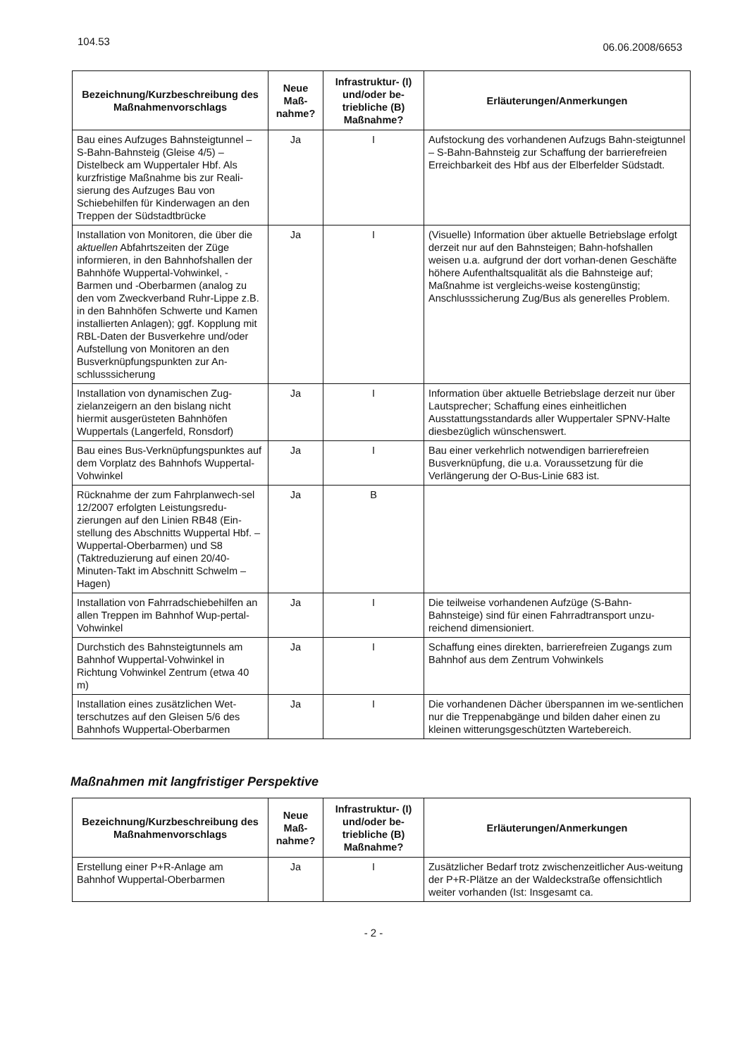104.53
06.06.2008/6653
| Bezeichnung/Kurzbeschreibung des Maßnahmenvorschlags | Neue Maß-nahme? | Infrastruktur- (I) und/oder be-triebliche (B) Maßnahme? | Erläuterungen/Anmerkungen |
| --- | --- | --- | --- |
| Bau eines Aufzuges Bahnsteigtunnel – S-Bahn-Bahnsteig (Gleise 4/5) – Distelbeck am Wuppertaler Hbf. Als kurzfristige Maßnahme bis zur Reali-sierung des Aufzuges Bau von Schiebehilfen für Kinderwagen an den Treppen der Südstadtbrücke | Ja | I | Aufstockung des vorhandenen Aufzugs Bahn-steigtunnel – S-Bahn-Bahnsteig zur Schaffung der barrierefreien Erreichbarkeit des Hbf aus der Elberfelder Südstadt. |
| Installation von Monitoren, die über die aktuellen Abfahrtszeiten der Züge informieren, in den Bahnhofshallen der Bahnhöfe Wuppertal-Vohwinkel, -Barmen und -Oberbarmen (analog zu den vom Zweckverband Ruhr-Lippe z.B. in den Bahnhöfen Schwerte und Kamen installierten Anlagen); ggf. Kopplung mit RBL-Daten der Busverkehre und/oder Aufstellung von Monitoren an den Busverknüpfungspunkten zur An-schlusssicherung | Ja | I | (Visuelle) Information über aktuelle Betriebslage erfolgt derzeit nur auf den Bahnsteigen; Bahn-hofshallen weisen u.a. aufgrund der dort vorhan-denen Geschäfte höhere Aufenthaltsqualität als die Bahnsteige auf; Maßnahme ist vergleichs-weise kostengünstig; Anschlusssicherung Zug/Bus als generelles Problem. |
| Installation von dynamischen Zug-zielanzeigern an den bislang nicht hiermit ausgerüsteten Bahnhöfen Wuppertals (Langerfeld, Ronsdorf) | Ja | I | Information über aktuelle Betriebslage derzeit nur über Lautsprecher; Schaffung eines einheitlichen Ausstattungsstandards aller Wuppertaler SPNV-Halte diesbezüglich wünschenswert. |
| Bau eines Bus-Verknüpfungspunktes auf dem Vorplatz des Bahnhofs Wuppertal-Vohwinkel | Ja | I | Bau einer verkehrlich notwendigen barrierefreien Busverknüpfung, die u.a. Voraussetzung für die Verlängerung der O-Bus-Linie 683 ist. |
| Rücknahme der zum Fahrplanwech-sel 12/2007 erfolgten Leistungsredu-zierungen auf den Linien RB48 (Ein-stellung des Abschnitts Wuppertal Hbf. – Wuppertal-Oberbarmen) und S8 (Taktreduzierung auf einen 20/40-Minuten-Takt im Abschnitt Schwelm – Hagen) | Ja | B | |
| Installation von Fahrradschiebehilfen an allen Treppen im Bahnhof Wup-pertal-Vohwinkel | Ja | I | Die teilweise vorhandenen Aufzüge (S-Bahn-Bahnsteige) sind für einen Fahrradtransport unzu-reichend dimensioniert. |
| Durchstich des Bahnsteigtunnels am Bahnhof Wuppertal-Vohwinkel in Richtung Vohwinkel Zentrum (etwa 40 m) | Ja | I | Schaffung eines direkten, barrierefreien Zugangs zum Bahnhof aus dem Zentrum Vohwinkels |
| Installation eines zusätzlichen Wet-terschutzes auf den Gleisen 5/6 des Bahnhofs Wuppertal-Oberbarmen | Ja | I | Die vorhandenen Dächer überspannen im we-sentlichen nur die Treppenabgänge und bilden daher einen zu kleinen witterungsgeschützten Wartebereich. |
Maßnahmen mit langfristiger Perspektive
| Bezeichnung/Kurzbeschreibung des Maßnahmenvorschlags | Neue Maß-nahme? | Infrastruktur- (I) und/oder be-triebliche (B) Maßnahme? | Erläuterungen/Anmerkungen |
| --- | --- | --- | --- |
| Erstellung einer P+R-Anlage am Bahnhof Wuppertal-Oberbarmen | Ja | I | Zusätzlicher Bedarf trotz zwischenzeitlicher Aus-weitung der P+R-Plätze an der Waldeckstraße offensichtlich weiter vorhanden (Ist: Insgesamt ca. |
- 2 -